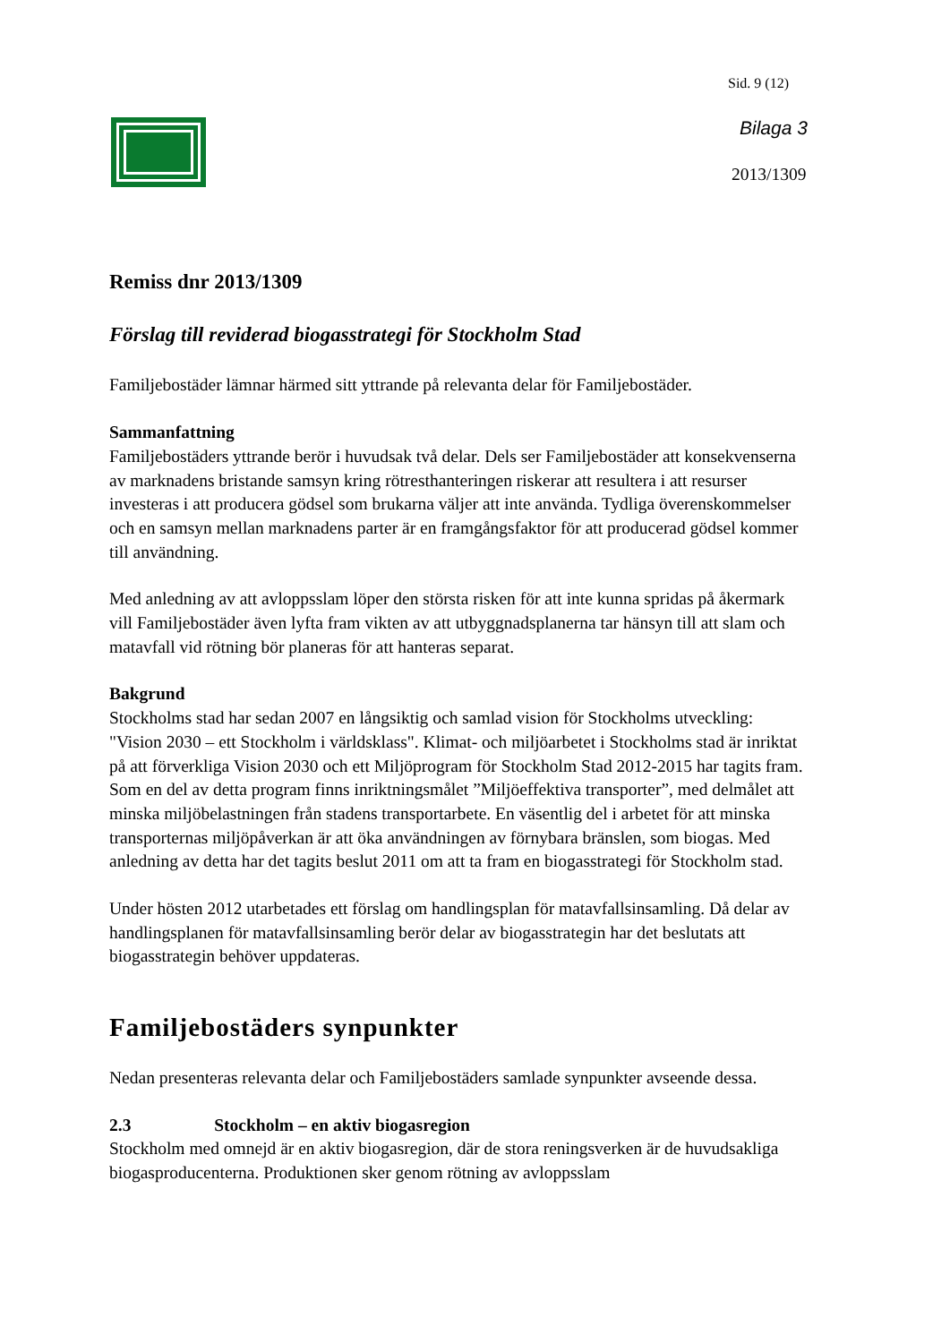Sid. 9 (12)
Bilaga 3
2013/1309
Remiss dnr 2013/1309
Förslag till reviderad biogasstrategi för Stockholm Stad
Familjebostäder lämnar härmed sitt yttrande på relevanta delar för Familjebostäder.
Sammanfattning
Familjebostäders yttrande berör i huvudsak två delar. Dels ser Familjebostäder att konsekvenserna av marknadens bristande samsyn kring rötresthanteringen riskerar att resultera i att resurser investeras i att producera gödsel som brukarna väljer att inte använda. Tydliga överenskommelser och en samsyn mellan marknadens parter är en framgångsfaktor för att producerad gödsel kommer till användning.
Med anledning av att avloppsslam löper den största risken för att inte kunna spridas på åkermark vill Familjebostäder även lyfta fram vikten av att utbyggnadsplanerna tar hänsyn till att slam och matavfall vid rötning bör planeras för att hanteras separat.
Bakgrund
Stockholms stad har sedan 2007 en långsiktig och samlad vision för Stockholms utveckling: "Vision 2030 – ett Stockholm i världsklass". Klimat- och miljöarbetet i Stockholms stad är inriktat på att förverkliga Vision 2030 och ett Miljöprogram för Stockholm Stad 2012-2015 har tagits fram. Som en del av detta program finns inriktningsmålet ”Miljöeffektiva transporter”, med delmålet att minska miljöbelastningen från stadens transportarbete. En väsentlig del i arbetet för att minska transporternas miljöpåverkan är att öka användningen av förnybara bränslen, som biogas. Med anledning av detta har det tagits beslut 2011 om att ta fram en biogasstrategi för Stockholm stad.
Under hösten 2012 utarbetades ett förslag om handlingsplan för matavfallsinsamling. Då delar av handlingsplanen för matavfallsinsamling berör delar av biogasstrategin har det beslutats att biogasstrategin behöver uppdateras.
Familjebostäders synpunkter
Nedan presenteras relevanta delar och Familjebostäders samlade synpunkter avseende dessa.
2.3 Stockholm – en aktiv biogasregion
Stockholm med omnejd är en aktiv biogasregion, där de stora reningsverken är de huvudsakliga biogasproducenterna. Produktionen sker genom rötning av avloppsslam